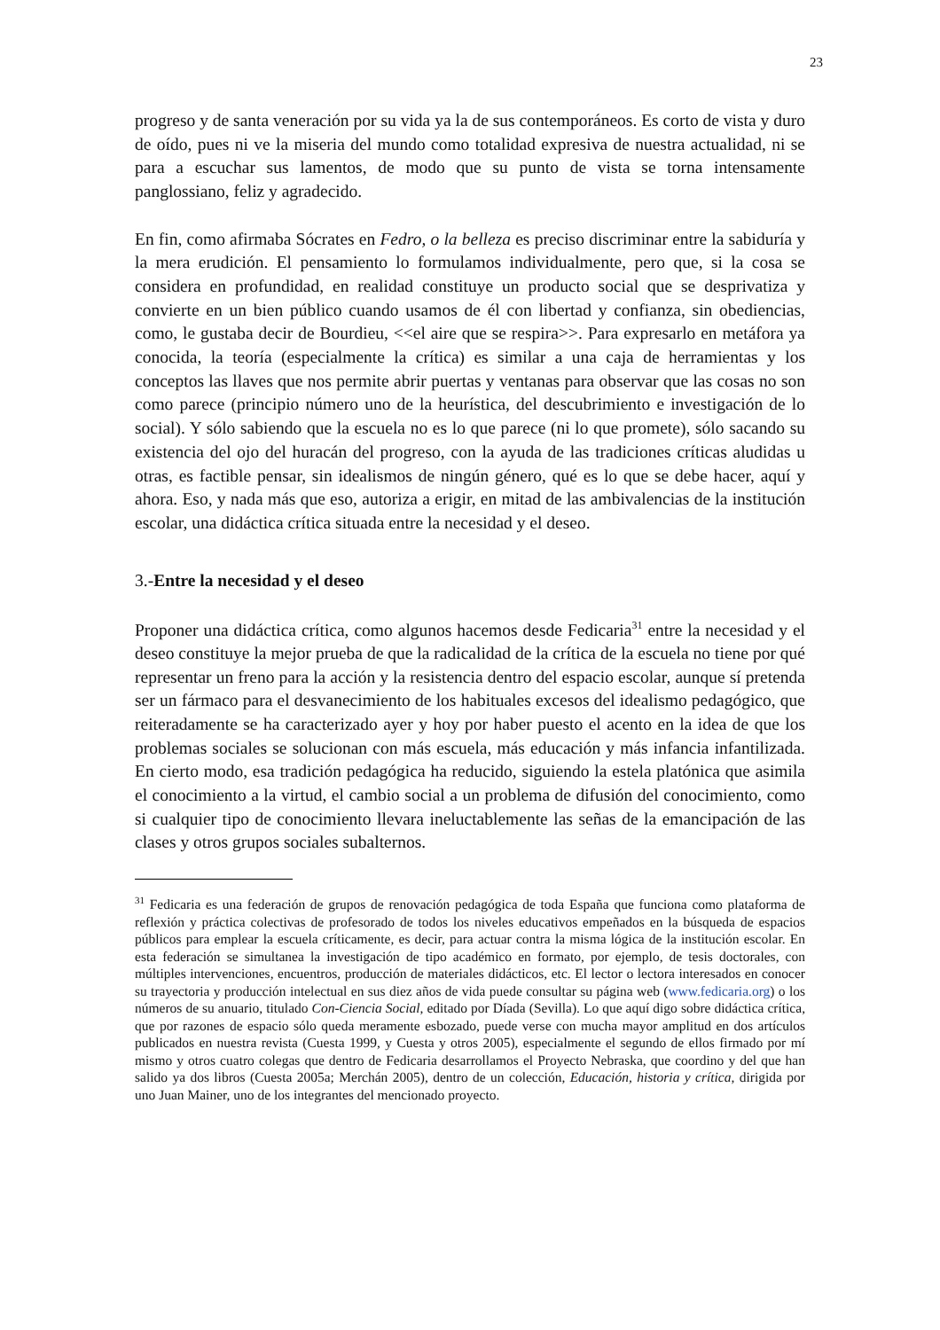23
progreso y de santa veneración por su vida ya la de sus contemporáneos. Es corto de vista y duro de oído, pues ni ve la miseria del mundo como totalidad expresiva de nuestra actualidad, ni se para a escuchar sus lamentos, de modo que su punto de vista se torna intensamente panglossiano, feliz y agradecido.
En fin, como afirmaba Sócrates en Fedro, o la belleza es preciso discriminar entre la sabiduría y la mera erudición. El pensamiento lo formulamos individualmente, pero que, si la cosa se considera en profundidad, en realidad constituye un producto social que se desprivatiza y convierte en un bien público cuando usamos de él con libertad y confianza, sin obediencias, como, le gustaba decir de Bourdieu, <<el aire que se respira>>. Para expresarlo en metáfora ya conocida, la teoría (especialmente la crítica) es similar a una caja de herramientas y los conceptos las llaves que nos permite abrir puertas y ventanas para observar que las cosas no son como parece (principio número uno de la heurística, del descubrimiento e investigación de lo social). Y sólo sabiendo que la escuela no es lo que parece (ni lo que promete), sólo sacando su existencia del ojo del huracán del progreso, con la ayuda de las tradiciones críticas aludidas u otras, es factible pensar, sin idealismos de ningún género, qué es lo que se debe hacer, aquí y ahora. Eso, y nada más que eso, autoriza a erigir, en mitad de las ambivalencias de la institución escolar, una didáctica crítica situada entre la necesidad y el deseo.
3.-Entre la necesidad y el deseo
Proponer una didáctica crítica, como algunos hacemos desde Fedicaria<sup>31</sup> entre la necesidad y el deseo constituye la mejor prueba de que la radicalidad de la crítica de la escuela no tiene por qué representar un freno para la acción y la resistencia dentro del espacio escolar, aunque sí pretenda ser un fármaco para el desvanecimiento de los habituales excesos del idealismo pedagógico, que reiteradamente se ha caracterizado ayer y hoy por haber puesto el acento en la idea de que los problemas sociales se solucionan con más escuela, más educación y más infancia infantilizada. En cierto modo, esa tradición pedagógica ha reducido, siguiendo la estela platónica que asimila el conocimiento a la virtud, el cambio social a un problema de difusión del conocimiento, como si cualquier tipo de conocimiento llevara ineluctablemente las señas de la emancipación de las clases y otros grupos sociales subalternos.
<sup>31</sup> Fedicaria es una federación de grupos de renovación pedagógica de toda España que funciona como plataforma de reflexión y práctica colectivas de profesorado de todos los niveles educativos empeñados en la búsqueda de espacios públicos para emplear la escuela críticamente, es decir, para actuar contra la misma lógica de la institución escolar. En esta federación se simultanea la investigación de tipo académico en formato, por ejemplo, de tesis doctorales, con múltiples intervenciones, encuentros, producción de materiales didácticos, etc. El lector o lectora interesados en conocer su trayectoria y producción intelectual en sus diez años de vida puede consultar su página web (www.fedicaria.org) o los números de su anuario, titulado Con-Ciencia Social, editado por Díada (Sevilla). Lo que aquí digo sobre didáctica crítica, que por razones de espacio sólo queda meramente esbozado, puede verse con mucha mayor amplitud en dos artículos publicados en nuestra revista (Cuesta 1999, y Cuesta y otros 2005), especialmente el segundo de ellos firmado por mí mismo y otros cuatro colegas que dentro de Fedicaria desarrollamos el Proyecto Nebraska, que coordino y del que han salido ya dos libros (Cuesta 2005a; Merchán 2005), dentro de un colección, Educación, historia y crítica, dirigida por uno Juan Mainer, uno de los integrantes del mencionado proyecto.